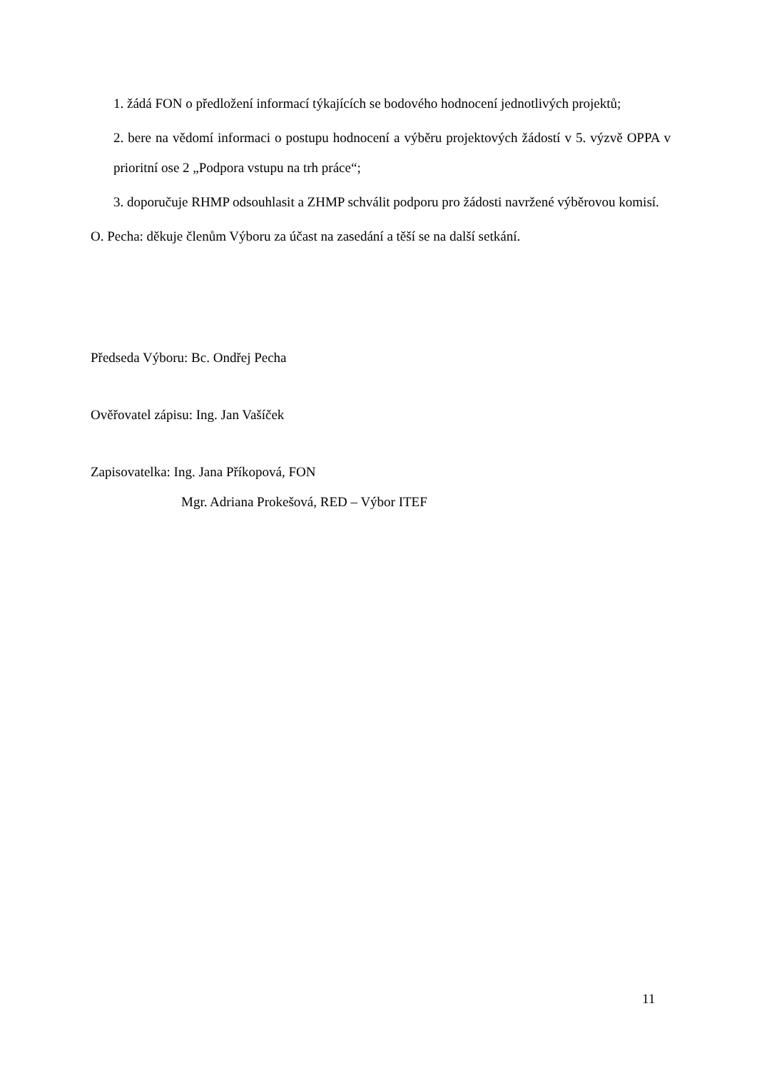1. žádá FON o předložení informací týkajících se bodového hodnocení jednotlivých projektů;
2. bere na vědomí informaci o postupu hodnocení a výběru projektových žádostí v 5. výzvě OPPA v prioritní ose 2 „Podpora vstupu na trh práce“;
3. doporučuje RHMP odsouhlasit a ZHMP schválit podporu pro žádosti navržené výběrovou komisí.
O. Pecha: děkuje členům Výboru za účast na zasedání a těší se na další setkání.
Předseda Výboru: Bc. Ondřej Pecha
Ověřovatel zápisu: Ing. Jan Vašíček
Zapisovatelka: Ing. Jana Příkopová, FON
Mgr. Adriana Prokešová, RED – Výbor ITEF
11